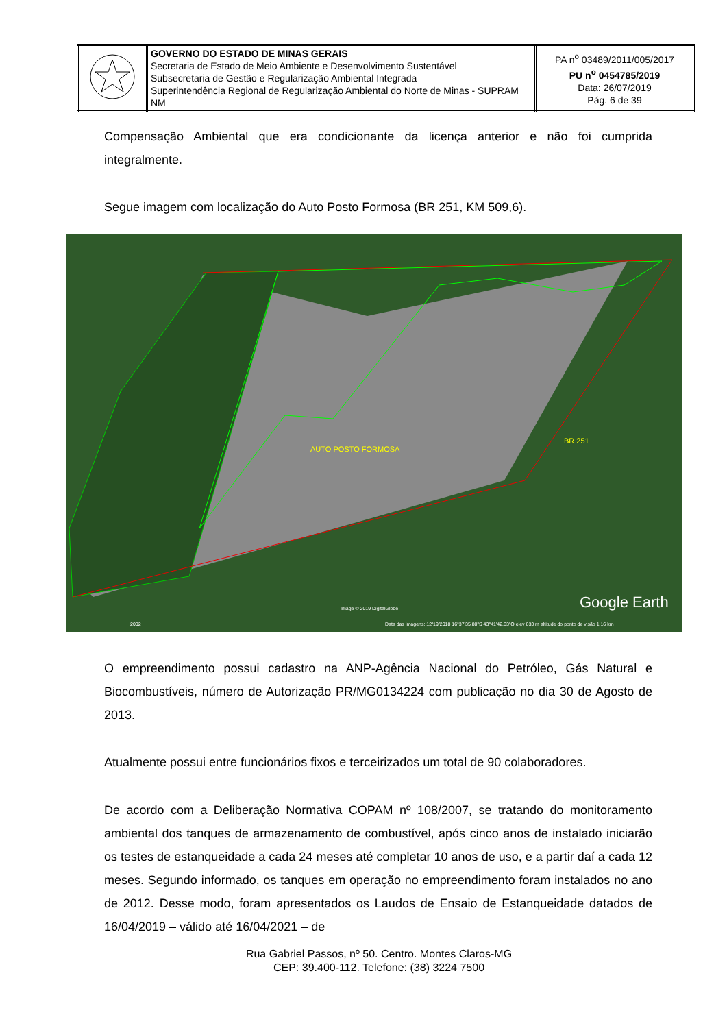| | GOVERNO DO ESTADO DE MINAS GERAIS Secretaria de Estado de Meio Ambiente e Desenvolvimento Sustentável Subsecretaria de Gestão e Regularização Ambiental Integrada Superintendência Regional de Regularização Ambiental do Norte de Minas - SUPRAM NM | PA n<sup>o</sup> 03489/2011/005/2017 PU n<sup>o</sup> 0454785/2019 Data: 26/07/2019 Pág. 6 de 39 |
Compensação Ambiental que era condicionante da licença anterior e não foi cumprida integralmente.
Segue imagem com localização do Auto Posto Formosa (BR 251, KM 509,6).
AUTO POSTO FORMOSA
BR 251
Image © 2019 DigitalGlobe Google Earth
2002 Data das imagens: 12/19/2018 16°37'35.80"S 43°41'42.63"O elev 633 m altitude do ponto de visão 1.16 km
O empreendimento possui cadastro na ANP-Agência Nacional do Petróleo, Gás Natural e Biocombustíveis, número de Autorização PR/MG0134224 com publicação no dia 30 de Agosto de 2013.
Atualmente possui entre funcionários fixos e terceirizados um total de 90 colaboradores.
De acordo com a Deliberação Normativa COPAM nº 108/2007, se tratando do monitoramento ambiental dos tanques de armazenamento de combustível, após cinco anos de instalado iniciarão os testes de estanqueidade a cada 24 meses até completar 10 anos de uso, e a partir daí a cada 12 meses. Segundo informado, os tanques em operação no empreendimento foram instalados no ano de 2012. Desse modo, foram apresentados os Laudos de Ensaio de Estanqueidade datados de 16/04/2019 – válido até 16/04/2021 – de
Rua Gabriel Passos, nº 50. Centro. Montes Claros-MG
CEP: 39.400-112. Telefone: (38) 3224 7500